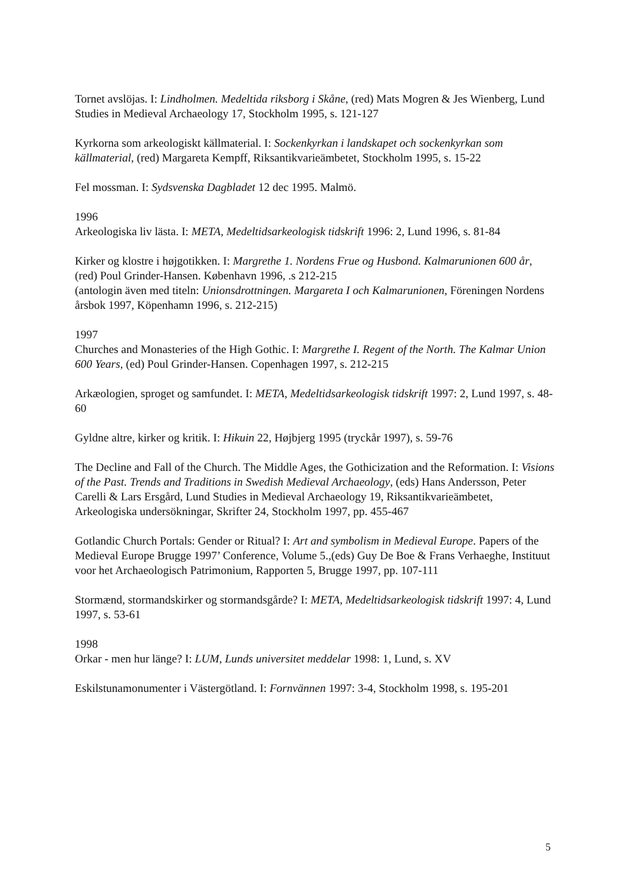Tornet avslöjas. I: Lindholmen. Medeltida riksborg i Skåne, (red) Mats Mogren & Jes Wienberg, Lund Studies in Medieval Archaeology 17, Stockholm 1995, s. 121-127
Kyrkorna som arkeologiskt källmaterial. I: Sockenkyrkan i landskapet och sockenkyrkan som källmaterial, (red) Margareta Kempff, Riksantikvarieämbetet, Stockholm 1995, s. 15-22
Fel mossman. I: Sydsvenska Dagbladet 12 dec 1995. Malmö.
1996
Arkeologiska liv lästa. I: META, Medeltidsarkeologisk tidskrift 1996: 2, Lund 1996, s. 81-84
Kirker og klostre i højgotikken. I: Margrethe 1. Nordens Frue og Husbond. Kalmarunionen 600 år, (red) Poul Grinder-Hansen. København 1996, .s 212-215
(antologin även med titeln: Unionsdrottningen. Margareta I och Kalmarunionen, Föreningen Nordens årsbok 1997, Köpenhamn 1996, s. 212-215)
1997
Churches and Monasteries of the High Gothic. I: Margrethe I. Regent of the North. The Kalmar Union 600 Years, (ed) Poul Grinder-Hansen. Copenhagen 1997, s. 212-215
Arkæologien, sproget og samfundet. I: META, Medeltidsarkeologisk tidskrift 1997: 2, Lund 1997, s. 48-60
Gyldne altre, kirker og kritik. I: Hikuin 22, Højbjerg 1995 (tryckår 1997), s. 59-76
The Decline and Fall of the Church. The Middle Ages, the Gothicization and the Reformation. I: Visions of the Past. Trends and Traditions in Swedish Medieval Archaeology, (eds) Hans Andersson, Peter Carelli & Lars Ersgård, Lund Studies in Medieval Archaeology 19, Riksantikvarieämbetet, Arkeologiska undersökningar, Skrifter 24, Stockholm 1997, pp. 455-467
Gotlandic Church Portals: Gender or Ritual? I: Art and symbolism in Medieval Europe. Papers of the Medieval Europe Brugge 1997’ Conference, Volume 5.,(eds) Guy De Boe & Frans Verhaeghe, Instituut voor het Archaeologisch Patrimonium, Rapporten 5, Brugge 1997, pp. 107-111
Stormænd, stormandskirker og stormandsgårde? I: META, Medeltidsarkeologisk tidskrift 1997: 4, Lund 1997, s. 53-61
1998
Orkar - men hur länge? I: LUM, Lunds universitet meddelar 1998: 1, Lund, s. XV
Eskilstunamonumenter i Västergötland. I: Fornvännen 1997: 3-4, Stockholm 1998, s. 195-201
5